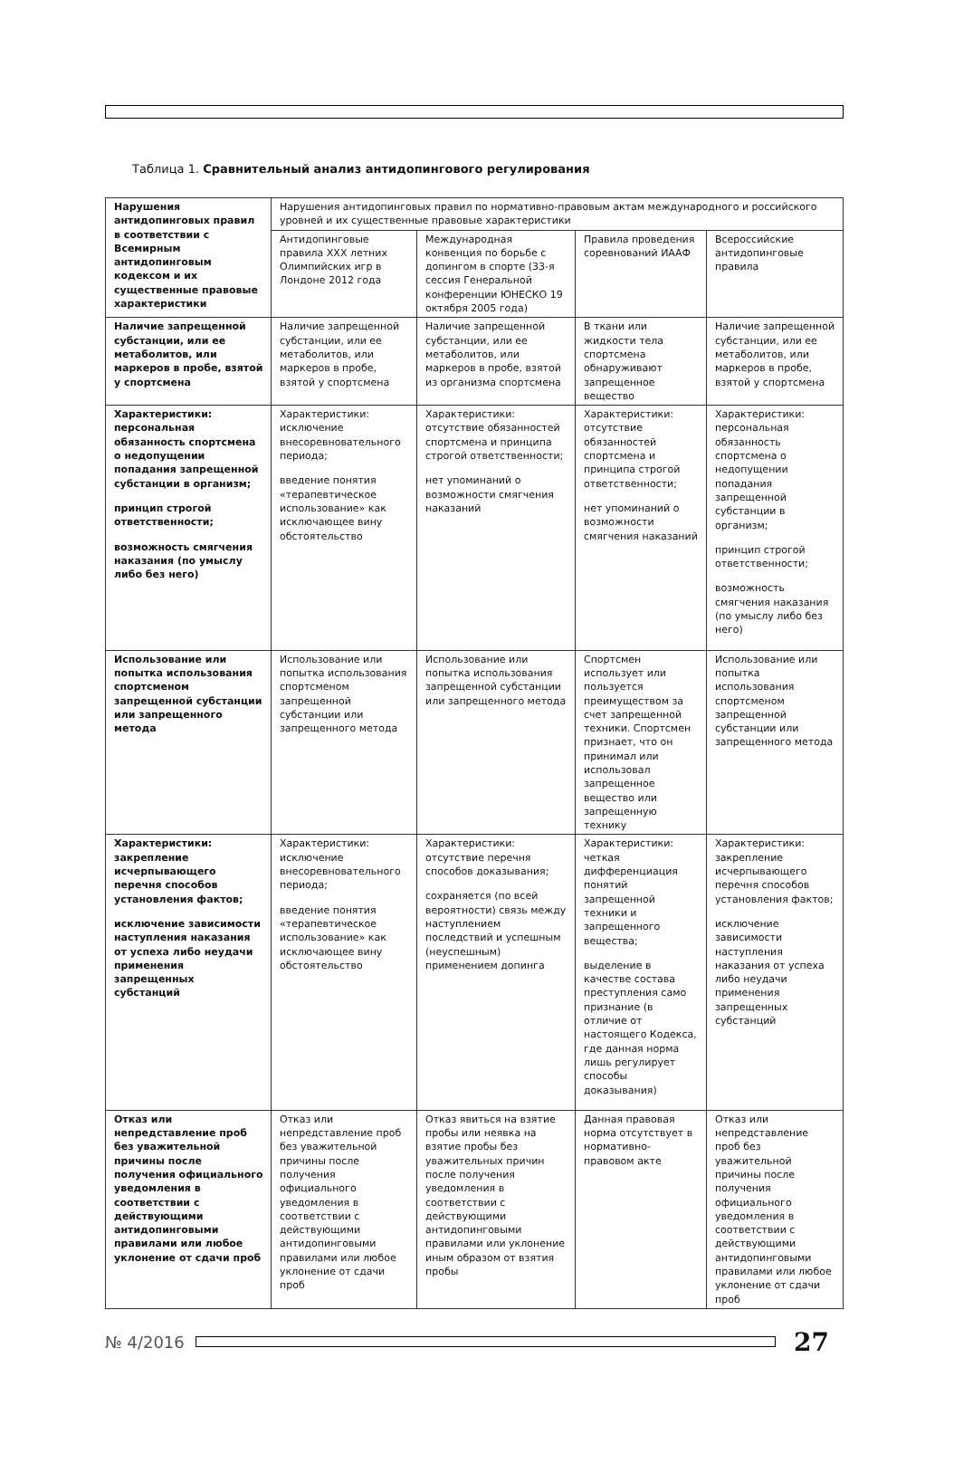Таблица 1. Сравнительный анализ антидопингового регулирования
| Нарушения антидопинговых правил в соответствии с Всемирным антидопинговым кодексом и их существенные правовые характеристики | Нарушения антидопинговых правил по нормативно-правовым актам международного и российского уровней и их существенные правовые характеристики | | | |
| --- | --- | --- | --- | --- |
| | Антидопинговые правила XXX летних Олимпийских игр в Лондоне 2012 года | Международная конвенция по борьбе с допингом в спорте (33-я сессия Генеральной конференции ЮНЕСКО 19 октября 2005 года) | Правила проведения соревнований ИААФ | Всероссийские антидопинговые правила |
| Наличие запрещенной субстанции, или ее метаболитов, или маркеров в пробе, взятой у спортсмена | Наличие запрещенной субстанции, или ее метаболитов, или маркеров в пробе, взятой у спортсмена | Наличие запрещенной субстанции, или ее метаболитов, или маркеров в пробе, взятой из организма спортсмена | В ткани или жидкости тела спортсмена обнаруживают запрещенное вещество | Наличие запрещенной субстанции, или ее метаболитов, или маркеров в пробе, взятой у спортсмена |
| Характеристики: персональная обязанность спортсмена о недопущении попадания запрещенной субстанции в организм; принцип строгой ответственности; возможность смягчения наказания (по умыслу либо без него) | Характеристики: исключение внесоревновательного периода; введение понятия «терапевтическое использование» как исключающее вину обстоятельство | Характеристики: отсутствие обязанностей спортсмена и принципа строгой ответственности; нет упоминаний о возможности смягчения наказаний | Характеристики: отсутствие обязанностей спортсмена и принципа строгой ответственности; нет упоминаний о возможности смягчения наказаний | Характеристики: персональная обязанность спортсмена о недопущении попадания запрещенной субстанции в организм; принцип строгой ответственности; возможность смягчения наказания (по умыслу либо без него) |
| Использование или попытка использования спортсменом запрещенной субстанции или запрещенного метода | Использование или попытка использования спортсменом запрещенной субстанции или запрещенного метода | Использование или попытка использования запрещенной субстанции или запрещенного метода | Спортсмен использует или пользуется преимуществом за счет запрещенной техники. Спортсмен признает, что он принимал или использовал запрещенное вещество или запрещенную технику | Использование или попытка использования спортсменом запрещенной субстанции или запрещенного метода |
| Характеристики: закрепление исчерпывающего перечня способов установления фактов; исключение зависимости наступления наказания от успеха либо неудачи применения запрещенных субстанций | Характеристики: исключение внесоревновательного периода; введение понятия «терапевтическое использование» как исключающее вину обстоятельство | Характеристики: отсутствие перечня способов доказывания; сохраняется (по всей вероятности) связь между наступлением последствий и успешным (неуспешным) применением допинга | Характеристики: четкая дифференциация понятий запрещенной техники и запрещенного вещества; выделение в качестве состава преступления само признание (в отличие от настоящего Кодекса, где данная норма лишь регулирует способы доказывания) | Характеристики: закрепление исчерпывающего перечня способов установления фактов; исключение зависимости наступления наказания от успеха либо неудачи применения запрещенных субстанций |
| Отказ или непредставление проб без уважительной причины после получения официального уведомления в соответствии с действующими антидопинговыми правилами или любое уклонение от сдачи проб | Отказ или непредставление проб без уважительной причины после получения официального уведомления в соответствии с действующими антидопинговыми правилами или любое уклонение от сдачи проб | Отказ явиться на взятие пробы или неявка на взятие пробы без уважительных причин после получения уведомления в соответствии с действующими антидопинговыми правилами или уклонение иным образом от взятия пробы | Данная правовая норма отсутствует в нормативно-правовом акте | Отказ или непредставление проб без уважительной причины после получения официального уведомления в соответствии с действующими антидопинговыми правилами или любое уклонение от сдачи проб |
№ 4/2016
27